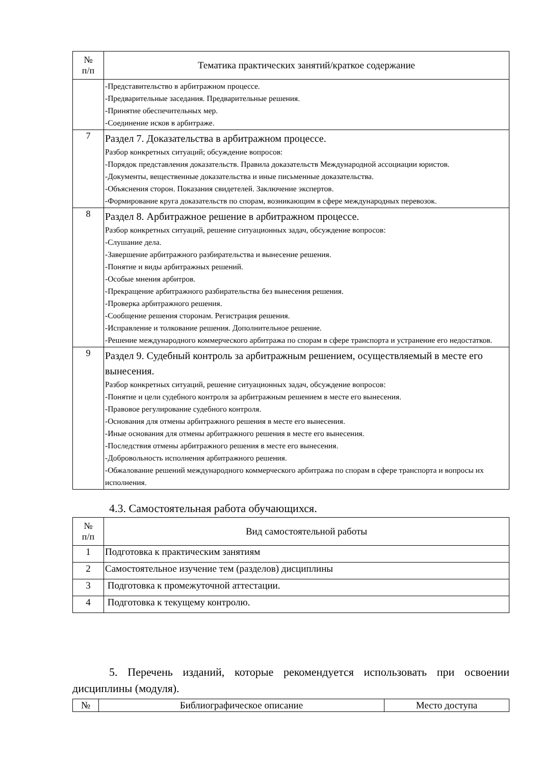| № п/п | Тематика практических занятий/краткое содержание |
| --- | --- |
| | -Представительство в арбитражном процессе. -Предварительные заседания. Предварительные решения. -Принятие обеспечительных мер. -Соединение исков в арбитраже. |
| 7 | Раздел 7. Доказательства в арбитражном процессе. Разбор конкретных ситуаций; обсуждение вопросов: -Порядок представления доказательств. Правила доказательств Международной ассоциации юристов. -Документы, вещественные доказательства и иные письменные доказательства. -Объяснения сторон. Показания свидетелей. Заключение экспертов. -Формирование круга доказательств по спорам, возникающим в сфере международных перевозок. |
| 8 | Раздел 8. Арбитражное решение в арбитражном процессе. Разбор конкретных ситуаций, решение ситуационных задач, обсуждение вопросов: -Слушание дела. -Завершение арбитражного разбирательства и вынесение решения. -Понятие и виды арбитражных решений. -Особые мнения арбитров. -Прекращение арбитражного разбирательства без вынесения решения. -Проверка арбитражного решения. -Сообщение решения сторонам. Регистрация решения. -Исправление и толкование решения. Дополнительное решение. -Решение международного коммерческого арбитража по спорам в сфере транспорта и устранение его недостатков. |
| 9 | Раздел 9. Судебный контроль за арбитражным решением, осуществляемый в месте его вынесения. Разбор конкретных ситуаций, решение ситуационных задач, обсуждение вопросов: -Понятие и цели судебного контроля за арбитражным решением в месте его вынесения. -Правовое регулирование судебного контроля. -Основания для отмены арбитражного решения в месте его вынесения. -Иные основания для отмены арбитражного решения в месте его вынесения. -Последствия отмены арбитражного решения в месте его вынесения. -Добровольность исполнения арбитражного решения. -Обжалование решений международного коммерческого арбитража по спорам в сфере транспорта и вопросы их исполнения. |
4.3. Самостоятельная работа обучающихся.
| № п/п | Вид самостоятельной работы |
| --- | --- |
| 1 | Подготовка к практическим занятиям |
| 2 | Самостоятельное изучение тем (разделов) дисциплины |
| 3 | Подготовка к промежуточной аттестации. |
| 4 | Подготовка к текущему контролю. |
5. Перечень изданий, которые рекомендуется использовать при освоении дисциплины (модуля).
| № | Библиографическое описание | Место доступа |
| --- | --- | --- |